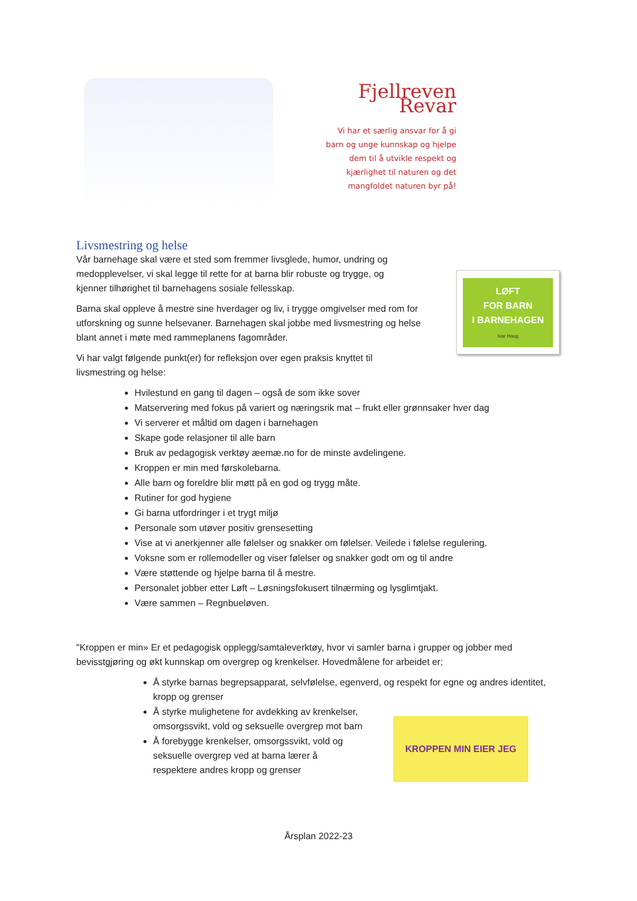Fjellreven Revar
Vi har et særlig ansvar for å gi
barn og unge kunnskap og hjelpe
dem til å utvikle respekt og
kjærlighet til naturen og det
mangfoldet naturen byr på!
LØFT
FOR BARN
I BARNEHAGEN
Ivar Haug
Livsmestring og helse
Vår barnehage skal være et sted som fremmer livsglede, humor, undring og medopplevelser, vi skal legge til rette for at barna blir robuste og trygge, og kjenner tilhørighet til barnehagens sosiale fellesskap.
Barna skal oppleve å mestre sine hverdager og liv, i trygge omgivelser med rom for utforskning og sunne helsevaner. Barnehagen skal jobbe med livsmestring og helse blant annet i møte med rammeplanens fagområder.
Vi har valgt følgende punkt(er) for refleksjon over egen praksis knyttet til livsmestring og helse:
Hvilestund en gang til dagen – også de som ikke sover
Matservering med fokus på variert og næringsrik mat – frukt eller grønnsaker hver dag
Vi serverer et måltid om dagen i barnehagen
Skape gode relasjoner til alle barn
Bruk av pedagogisk verktøy æemæ.no for de minste avdelingene.
Kroppen er min med førskolebarna.
Alle barn og foreldre blir møtt på en god og trygg måte.
Rutiner for god hygiene
Gi barna utfordringer i et trygt miljø
Personale som utøver positiv grensesetting
Vise at vi anerkjenner alle følelser og snakker om følelser. Veilede i følelse regulering.
Voksne som er rollemodeller og viser følelser og snakker godt om og til andre
Være støttende og hjelpe barna til å mestre.
Personalet jobber etter Løft – Løsningsfokusert tilnærming og lysglimtjakt.
Være sammen – Regnbueløven.
"Kroppen er min» Er et pedagogisk opplegg/samtaleverktøy, hvor vi samler barna i grupper og jobber med bevisstgjøring og økt kunnskap om overgrep og krenkelser. Hovedmålene for arbeidet er;
Å styrke barnas begrepsapparat, selvfølelse, egenverd, og respekt for egne og andres identitet, kropp og grenser
Å styrke mulighetene for avdekking av krenkelser, omsorgssvikt, vold og seksuelle overgrep mot barn
Å forebygge krenkelser, omsorgssvikt, vold og seksuelle overgrep ved at barna lærer å respektere andres kropp og grenser
KROPPEN MIN EIER JEG
Årsplan 2022-23